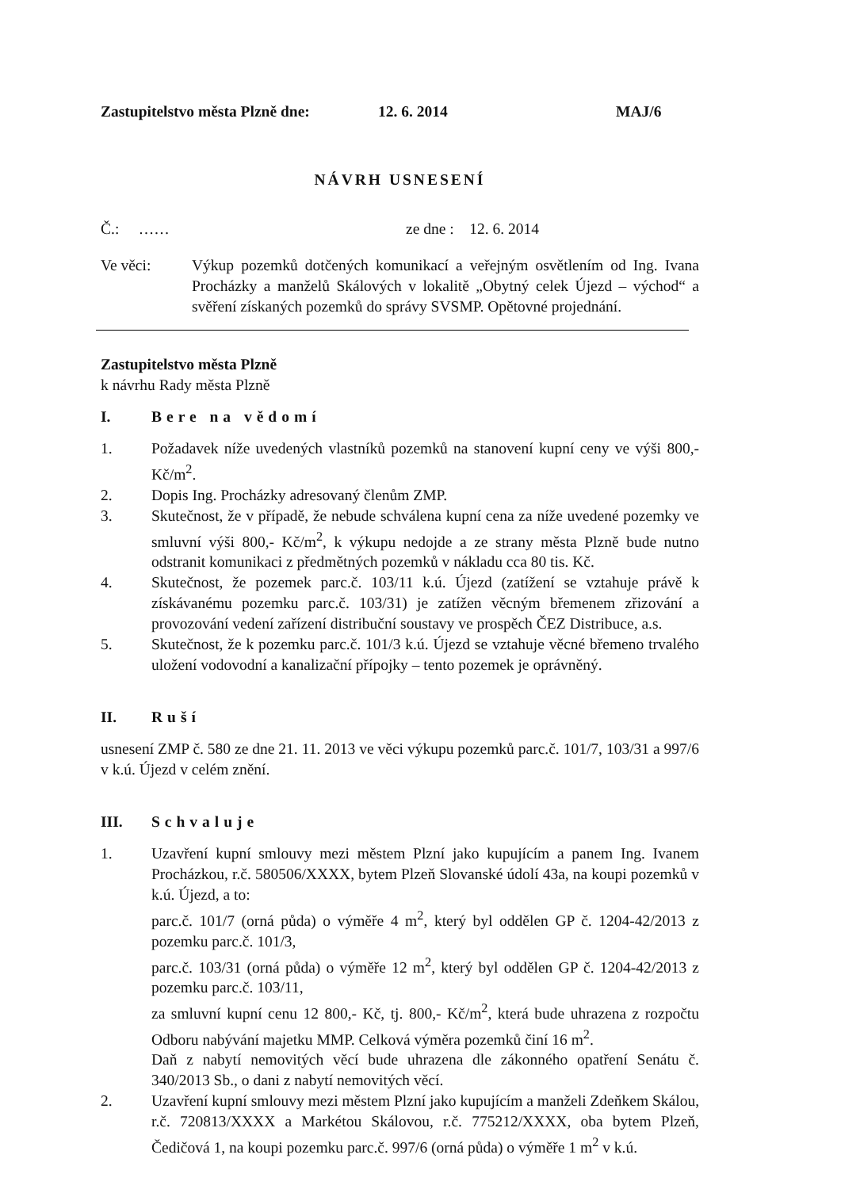Zastupitelstvo města Plzně dne: 12. 6. 2014 MAJ/6
NÁVRH USNESENÍ
Č.: …… ze dne : 12. 6. 2014
Ve věci: Výkup pozemků dotčených komunikací a veřejným osvětlením od Ing. Ivana Procházky a manželů Skálových v lokalitě „Obytný celek Újezd – východ“ a svěření získaných pozemků do správy SVSMP. Opětovné projednání.
Zastupitelstvo města Plzně
k návrhu Rady města Plzně
I. Bere na vědomí
1. Požadavek níže uvedených vlastníků pozemků na stanovení kupní ceny ve výši 800,- Kč/m<sup>2</sup>.
2. Dopis Ing. Procházky adresovaný členům ZMP.
3. Skutečnost, že v případě, že nebude schválena kupní cena za níže uvedené pozemky ve smluvní výši 800,- Kč/m<sup>2</sup>, k výkupu nedojde a ze strany města Plzně bude nutno odstranit komunikaci z předmětných pozemků v nákladu cca 80 tis. Kč.
4. Skutečnost, že pozemek parc.č. 103/11 k.ú. Újezd (zatížení se vztahuje právě k získávanému pozemku parc.č. 103/31) je zatížen věcným břemenem zřizování a provozování vedení zařízení distribuční soustavy ve prospěch ČEZ Distribuce, a.s.
5. Skutečnost, že k pozemku parc.č. 101/3 k.ú. Újezd se vztahuje věcné břemeno trvalého uložení vodovodní a kanalizační přípojky – tento pozemek je oprávněný.
II. Ruší
usnesení ZMP č. 580 ze dne 21. 11. 2013 ve věci výkupu pozemků parc.č. 101/7, 103/31 a 997/6 v k.ú. Újezd v celém znění.
III. Schvaluje
1. Uzavření kupní smlouvy mezi městem Plzní jako kupujícím a panem Ing. Ivanem Procházkou, r.č. 580506/XXXX, bytem Plzeň Slovanské údolí 43a, na koupi pozemků v k.ú. Újezd, a to:
parc.č. 101/7 (orná půda) o výměře 4 m<sup>2</sup>, který byl oddělen GP č. 1204-42/2013 z pozemku parc.č. 101/3,
parc.č. 103/31 (orná půda) o výměře 12 m<sup>2</sup>, který byl oddělen GP č. 1204-42/2013 z pozemku parc.č. 103/11,
za smluvní kupní cenu 12 800,- Kč, tj. 800,- Kč/m<sup>2</sup>, která bude uhrazena z rozpočtu Odboru nabývání majetku MMP. Celková výměra pozemků činí 16 m<sup>2</sup>.
Daň z nabytí nemovitých věcí bude uhrazena dle zákonného opatření Senátu č. 340/2013 Sb., o dani z nabytí nemovitých věcí.
2. Uzavření kupní smlouvy mezi městem Plzní jako kupujícím a manželi Zdeňkem Skálou, r.č. 720813/XXXX a Markétou Skálovou, r.č. 775212/XXXX, oba bytem Plzeň, Čedičová 1, na koupi pozemku parc.č. 997/6 (orná půda) o výměře 1 m<sup>2</sup> v k.ú.